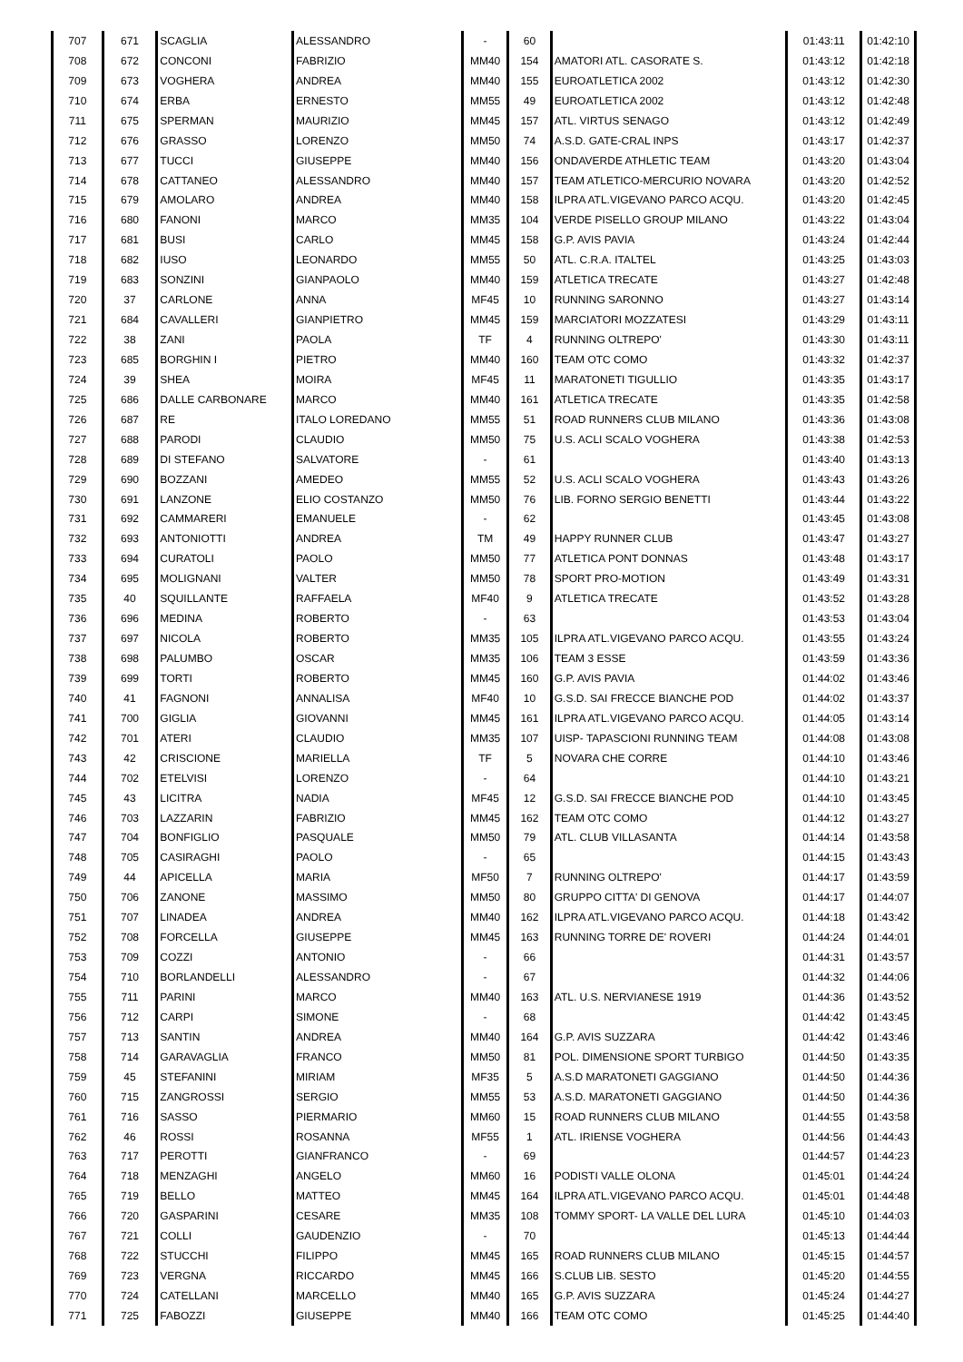| 707 | 671 | SCAGLIA | ALESSANDRO | - | 60 | | 01:43:11 | 01:42:10 |
| 708 | 672 | CONCONI | FABRIZIO | MM40 | 154 | AMATORI ATL. CASORATE S. | 01:43:12 | 01:42:18 |
| 709 | 673 | VOGHERA | ANDREA | MM40 | 155 | EUROATLETICA 2002 | 01:43:12 | 01:42:30 |
| 710 | 674 | ERBA | ERNESTO | MM55 | 49 | EUROATLETICA 2002 | 01:43:12 | 01:42:48 |
| 711 | 675 | SPERMAN | MAURIZIO | MM45 | 157 | ATL. VIRTUS SENAGO | 01:43:12 | 01:42:49 |
| 712 | 676 | GRASSO | LORENZO | MM50 | 74 | A.S.D. GATE-CRAL INPS | 01:43:17 | 01:42:37 |
| 713 | 677 | TUCCI | GIUSEPPE | MM40 | 156 | ONDAVERDE ATHLETIC TEAM | 01:43:20 | 01:43:04 |
| 714 | 678 | CATTANEO | ALESSANDRO | MM40 | 157 | TEAM ATLETICO-MERCURIO NOVARA | 01:43:20 | 01:42:52 |
| 715 | 679 | AMOLARO | ANDREA | MM40 | 158 | ILPRA ATL.VIGEVANO PARCO ACQU. | 01:43:20 | 01:42:45 |
| 716 | 680 | FANONI | MARCO | MM35 | 104 | VERDE PISELLO GROUP MILANO | 01:43:22 | 01:43:04 |
| 717 | 681 | BUSI | CARLO | MM45 | 158 | G.P. AVIS PAVIA | 01:43:24 | 01:42:44 |
| 718 | 682 | IUSO | LEONARDO | MM55 | 50 | ATL. C.R.A. ITALTEL | 01:43:25 | 01:43:03 |
| 719 | 683 | SONZINI | GIANPAOLO | MM40 | 159 | ATLETICA TRECATE | 01:43:27 | 01:42:48 |
| 720 | 37 | CARLONE | ANNA | MF45 | 10 | RUNNING SARONNO | 01:43:27 | 01:43:14 |
| 721 | 684 | CAVALLERI | GIANPIETRO | MM45 | 159 | MARCIATORI MOZZATESI | 01:43:29 | 01:43:11 |
| 722 | 38 | ZANI | PAOLA | TF | 4 | RUNNING OLTREPO' | 01:43:30 | 01:43:11 |
| 723 | 685 | BORGHIN I | PIETRO | MM40 | 160 | TEAM OTC COMO | 01:43:32 | 01:42:37 |
| 724 | 39 | SHEA | MOIRA | MF45 | 11 | MARATONETI TIGULLIO | 01:43:35 | 01:43:17 |
| 725 | 686 | DALLE CARBONARE | MARCO | MM40 | 161 | ATLETICA TRECATE | 01:43:35 | 01:42:58 |
| 726 | 687 | RE | ITALO LOREDANO | MM55 | 51 | ROAD RUNNERS CLUB MILANO | 01:43:36 | 01:43:08 |
| 727 | 688 | PARODI | CLAUDIO | MM50 | 75 | U.S. ACLI SCALO VOGHERA | 01:43:38 | 01:42:53 |
| 728 | 689 | DI STEFANO | SALVATORE | - | 61 | | 01:43:40 | 01:43:13 |
| 729 | 690 | BOZZANI | AMEDEO | MM55 | 52 | U.S. ACLI SCALO VOGHERA | 01:43:43 | 01:43:26 |
| 730 | 691 | LANZONE | ELIO COSTANZO | MM50 | 76 | LIB. FORNO SERGIO BENETTI | 01:43:44 | 01:43:22 |
| 731 | 692 | CAMMARERI | EMANUELE | - | 62 | | 01:43:45 | 01:43:08 |
| 732 | 693 | ANTONIOTTI | ANDREA | TM | 49 | HAPPY RUNNER CLUB | 01:43:47 | 01:43:27 |
| 733 | 694 | CURATOLI | PAOLO | MM50 | 77 | ATLETICA PONT DONNAS | 01:43:48 | 01:43:17 |
| 734 | 695 | MOLIGNANI | VALTER | MM50 | 78 | SPORT PRO-MOTION | 01:43:49 | 01:43:31 |
| 735 | 40 | SQUILLANTE | RAFFAELA | MF40 | 9 | ATLETICA TRECATE | 01:43:52 | 01:43:28 |
| 736 | 696 | MEDINA | ROBERTO | - | 63 | | 01:43:53 | 01:43:04 |
| 737 | 697 | NICOLA | ROBERTO | MM35 | 105 | ILPRA ATL.VIGEVANO PARCO ACQU. | 01:43:55 | 01:43:24 |
| 738 | 698 | PALUMBO | OSCAR | MM35 | 106 | TEAM 3 ESSE | 01:43:59 | 01:43:36 |
| 739 | 699 | TORTI | ROBERTO | MM45 | 160 | G.P. AVIS PAVIA | 01:44:02 | 01:43:46 |
| 740 | 41 | FAGNONI | ANNALISA | MF40 | 10 | G.S.D. SAI FRECCE BIANCHE POD | 01:44:02 | 01:43:37 |
| 741 | 700 | GIGLIA | GIOVANNI | MM45 | 161 | ILPRA ATL.VIGEVANO PARCO ACQU. | 01:44:05 | 01:43:14 |
| 742 | 701 | ATERI | CLAUDIO | MM35 | 107 | UISP- TAPASCIONI RUNNING TEAM | 01:44:08 | 01:43:08 |
| 743 | 42 | CRISCIONE | MARIELLA | TF | 5 | NOVARA CHE CORRE | 01:44:10 | 01:43:46 |
| 744 | 702 | ETELVISI | LORENZO | - | 64 | | 01:44:10 | 01:43:21 |
| 745 | 43 | LICITRA | NADIA | MF45 | 12 | G.S.D. SAI FRECCE BIANCHE POD | 01:44:10 | 01:43:45 |
| 746 | 703 | LAZZARIN | FABRIZIO | MM45 | 162 | TEAM OTC COMO | 01:44:12 | 01:43:27 |
| 747 | 704 | BONFIGLIO | PASQUALE | MM50 | 79 | ATL. CLUB VILLASANTA | 01:44:14 | 01:43:58 |
| 748 | 705 | CASIRAGHI | PAOLO | - | 65 | | 01:44:15 | 01:43:43 |
| 749 | 44 | APICELLA | MARIA | MF50 | 7 | RUNNING OLTREPO' | 01:44:17 | 01:43:59 |
| 750 | 706 | ZANONE | MASSIMO | MM50 | 80 | GRUPPO CITTA' DI GENOVA | 01:44:17 | 01:44:07 |
| 751 | 707 | LINADEA | ANDREA | MM40 | 162 | ILPRA ATL.VIGEVANO PARCO ACQU. | 01:44:18 | 01:43:42 |
| 752 | 708 | FORCELLA | GIUSEPPE | MM45 | 163 | RUNNING TORRE DE' ROVERI | 01:44:24 | 01:44:01 |
| 753 | 709 | COZZI | ANTONIO | - | 66 | | 01:44:31 | 01:43:57 |
| 754 | 710 | BORLANDELLI | ALESSANDRO | - | 67 | | 01:44:32 | 01:44:06 |
| 755 | 711 | PARINI | MARCO | MM40 | 163 | ATL. U.S. NERVIANESE 1919 | 01:44:36 | 01:43:52 |
| 756 | 712 | CARPI | SIMONE | - | 68 | | 01:44:42 | 01:43:45 |
| 757 | 713 | SANTIN | ANDREA | MM40 | 164 | G.P. AVIS SUZZARA | 01:44:42 | 01:43:46 |
| 758 | 714 | GARAVAGLIA | FRANCO | MM50 | 81 | POL. DIMENSIONE SPORT TURBIGO | 01:44:50 | 01:43:35 |
| 759 | 45 | STEFANINI | MIRIAM | MF35 | 5 | A.S.D MARATONETI GAGGIANO | 01:44:50 | 01:44:36 |
| 760 | 715 | ZANGROSSI | SERGIO | MM55 | 53 | A.S.D. MARATONETI GAGGIANO | 01:44:50 | 01:44:36 |
| 761 | 716 | SASSO | PIERMARIO | MM60 | 15 | ROAD RUNNERS CLUB MILANO | 01:44:55 | 01:43:58 |
| 762 | 46 | ROSSI | ROSANNA | MF55 | 1 | ATL. IRIENSE VOGHERA | 01:44:56 | 01:44:43 |
| 763 | 717 | PEROTTI | GIANFRANCO | - | 69 | | 01:44:57 | 01:44:23 |
| 764 | 718 | MENZAGHI | ANGELO | MM60 | 16 | PODISTI VALLE OLONA | 01:45:01 | 01:44:24 |
| 765 | 719 | BELLO | MATTEO | MM45 | 164 | ILPRA ATL.VIGEVANO PARCO ACQU. | 01:45:01 | 01:44:48 |
| 766 | 720 | GASPARINI | CESARE | MM35 | 108 | TOMMY SPORT- LA VALLE DEL LURA | 01:45:10 | 01:44:03 |
| 767 | 721 | COLLI | GAUDENZIO | - | 70 | | 01:45:13 | 01:44:44 |
| 768 | 722 | STUCCHI | FILIPPO | MM45 | 165 | ROAD RUNNERS CLUB MILANO | 01:45:15 | 01:44:57 |
| 769 | 723 | VERGNA | RICCARDO | MM45 | 166 | S.CLUB LIB. SESTO | 01:45:20 | 01:44:55 |
| 770 | 724 | CATELLANI | MARCELLO | MM40 | 165 | G.P. AVIS SUZZARA | 01:45:24 | 01:44:27 |
| 771 | 725 | FABOZZI | GIUSEPPE | MM40 | 166 | TEAM OTC COMO | 01:45:25 | 01:44:40 |